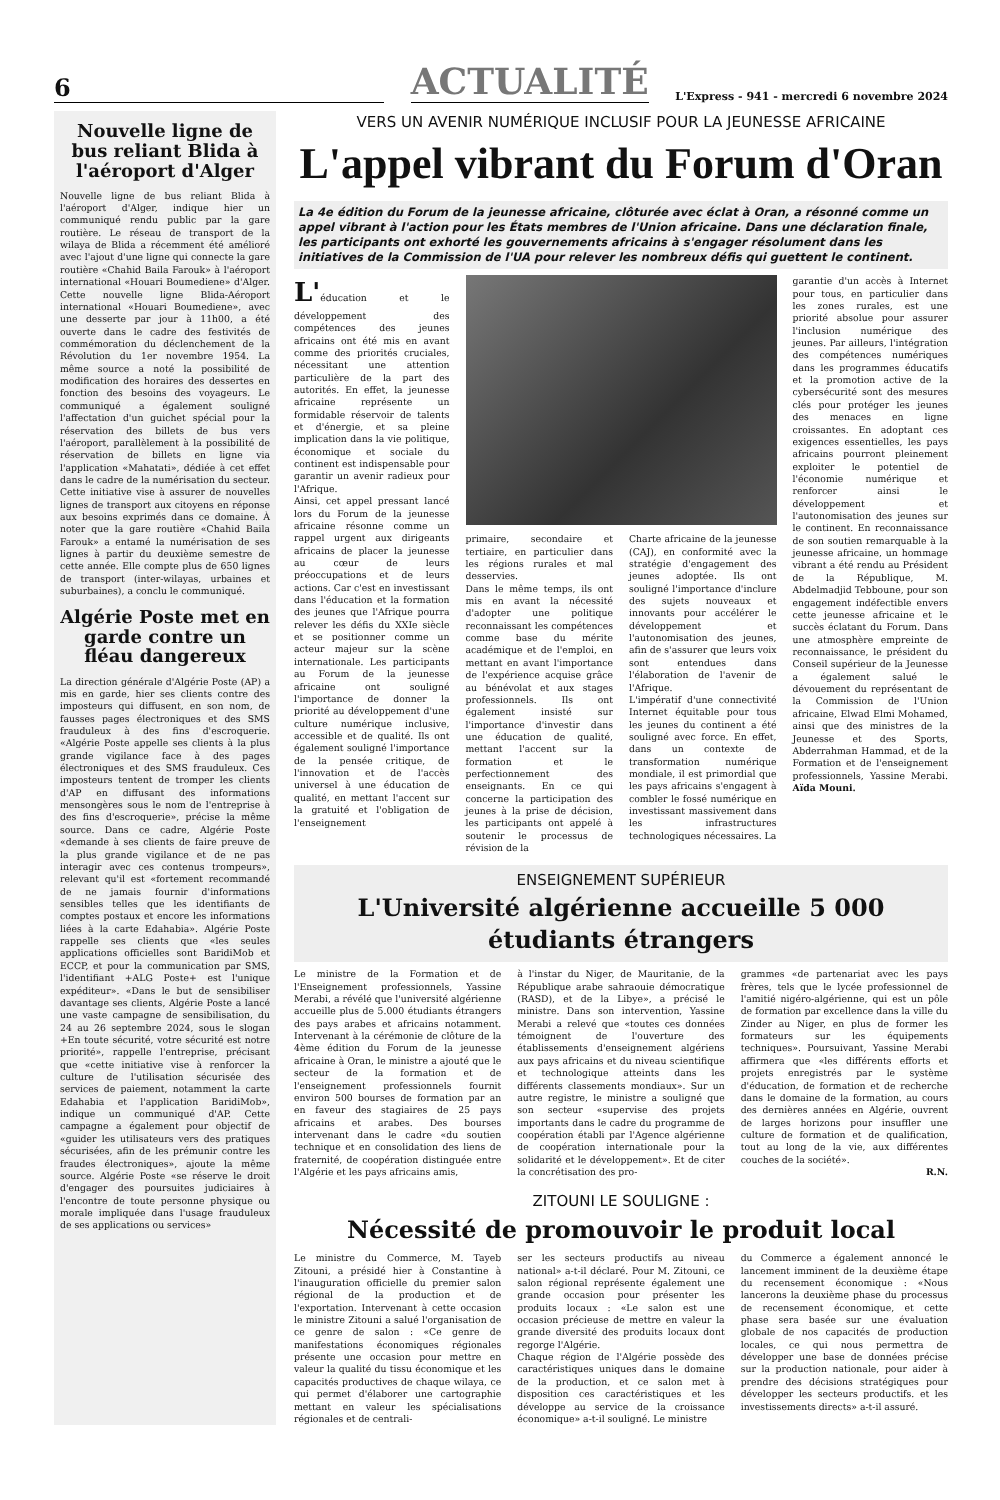6
ACTUALITÉ
L'Express - 941 - mercredi 6 novembre 2024
Nouvelle ligne de bus reliant Blida à l'aéroport d'Alger
Nouvelle ligne de bus reliant Blida à l'aéroport d'Alger, indique hier un communiqué rendu public par la gare routière. Le réseau de transport de la wilaya de Blida a récemment été amélioré avec l'ajout d'une ligne qui connecte la gare routière «Chahid Baila Farouk» à l'aéroport international «Houari Boumediene» d'Alger. Cette nouvelle ligne Blida-Aéroport international «Houari Boumediene», avec une desserte par jour à 11h00, a été ouverte dans le cadre des festivités de commémoration du déclenchement de la Révolution du 1er novembre 1954. La même source a noté la possibilité de modification des horaires des dessertes en fonction des besoins des voyageurs. Le communiqué a également souligné l'affectation d'un guichet spécial pour la réservation des billets de bus vers l'aéroport, parallèlement à la possibilité de réservation de billets en ligne via l'application «Mahatati», dédiée à cet effet dans le cadre de la numérisation du secteur. Cette initiative vise à assurer de nouvelles lignes de transport aux citoyens en réponse aux besoins exprimés dans ce domaine. À noter que la gare routière «Chahid Baila Farouk» a entamé la numérisation de ses lignes à partir du deuxième semestre de cette année. Elle compte plus de 650 lignes de transport (inter-wilayas, urbaines et suburbaines), a conclu le communiqué.
Algérie Poste met en garde contre un fléau dangereux
La direction générale d'Algérie Poste (AP) a mis en garde, hier ses clients contre des imposteurs qui diffusent, en son nom, de fausses pages électroniques et des SMS frauduleux à des fins d'escroquerie. «Algérie Poste appelle ses clients à la plus grande vigilance face à des pages électroniques et des SMS frauduleux. Ces imposteurs tentent de tromper les clients d'AP en diffusant des informations mensongères sous le nom de l'entreprise à des fins d'escroquerie», précise la même source. Dans ce cadre, Algérie Poste «demande à ses clients de faire preuve de la plus grande vigilance et de ne pas interagir avec ces contenus trompeurs», relevant qu'il est «fortement recommandé de ne jamais fournir d'informations sensibles telles que les identifiants de comptes postaux et encore les informations liées à la carte Edahabia». Algérie Poste rappelle ses clients que «les seules applications officielles sont BaridiMob et ECCP, et pour la communication par SMS, l'identifiant +ALG Poste+ est l'unique expéditeur». «Dans le but de sensibiliser davantage ses clients, Algérie Poste a lancé une vaste campagne de sensibilisation, du 24 au 26 septembre 2024, sous le slogan +En toute sécurité, votre sécurité est notre priorité», rappelle l'entreprise, précisant que «cette initiative vise à renforcer la culture de l'utilisation sécurisée des services de paiement, notamment la carte Edahabia et l'application BaridiMob», indique un communiqué d'AP. Cette campagne a également pour objectif de «guider les utilisateurs vers des pratiques sécurisées, afin de les prémunir contre les fraudes électroniques», ajoute la même source. Algérie Poste «se réserve le droit d'engager des poursuites judiciaires à l'encontre de toute personne physique ou morale impliquée dans l'usage frauduleux de ses applications ou services»
VERS UN AVENIR NUMÉRIQUE INCLUSIF POUR LA JEUNESSE AFRICAINE
L'appel vibrant du Forum d'Oran
La 4e édition du Forum de la jeunesse africaine, clôturée avec éclat à Oran, a résonné comme un appel vibrant à l'action pour les États membres de l'Union africaine. Dans une déclaration finale, les participants ont exhorté les gouvernements africains à s'engager résolument dans les initiatives de la Commission de l'UA pour relever les nombreux défis qui guettent le continent.
L'éducation et le développement des compétences des jeunes africains ont été mis en avant comme des priorités cruciales, nécessitant une attention particulière de la part des autorités. En effet, la jeunesse africaine représente un formidable réservoir de talents et d'énergie, et sa pleine implication dans la vie politique, économique et sociale du continent est indispensable pour garantir un avenir radieux pour l'Afrique.
Ainsi, cet appel pressant lancé lors du Forum de la jeunesse africaine résonne comme un rappel urgent aux dirigeants africains de placer la jeunesse au cœur de leurs préoccupations et de leurs actions. Car c'est en investissant dans l'éducation et la formation des jeunes que l'Afrique pourra relever les défis du XXIe siècle et se positionner comme un acteur majeur sur la scène internationale. Les participants au Forum de la jeunesse africaine ont souligné l'importance de donner la priorité au développement d'une culture numérique inclusive, accessible et de qualité. Ils ont également souligné l'importance de la pensée critique, de l'innovation et de l'accès universel à une éducation de qualité, en mettant l'accent sur la gratuité et l'obligation de l'enseignement
primaire, secondaire et tertiaire, en particulier dans les régions rurales et mal desservies.
Dans le même temps, ils ont mis en avant la nécessité d'adopter une politique reconnaissant les compétences comme base du mérite académique et de l'emploi, en mettant en avant l'importance de l'expérience acquise grâce au bénévolat et aux stages professionnels. Ils ont également insisté sur l'importance d'investir dans une éducation de qualité, mettant l'accent sur la formation et le perfectionnement des enseignants. En ce qui concerne la participation des jeunes à la prise de décision, les participants ont appelé à soutenir le processus de révision de la
Charte africaine de la jeunesse (CAJ), en conformité avec la stratégie d'engagement des jeunes adoptée. Ils ont souligné l'importance d'inclure des sujets nouveaux et innovants pour accélérer le développement et l'autonomisation des jeunes, afin de s'assurer que leurs voix sont entendues dans l'élaboration de l'avenir de l'Afrique.
L'impératif d'une connectivité Internet équitable pour tous les jeunes du continent a été souligné avec force. En effet, dans un contexte de transformation numérique mondiale, il est primordial que les pays africains s'engagent à combler le fossé numérique en investissant massivement dans les infrastructures technologiques nécessaires. La
garantie d'un accès à Internet pour tous, en particulier dans les zones rurales, est une priorité absolue pour assurer l'inclusion numérique des jeunes. Par ailleurs, l'intégration des compétences numériques dans les programmes éducatifs et la promotion active de la cybersécurité sont des mesures clés pour protéger les jeunes des menaces en ligne croissantes. En adoptant ces exigences essentielles, les pays africains pourront pleinement exploiter le potentiel de l'économie numérique et renforcer ainsi le développement et l'autonomisation des jeunes sur le continent. En reconnaissance de son soutien remarquable à la jeunesse africaine, un hommage vibrant a été rendu au Président de la République, M. Abdelmadjid Tebboune, pour son engagement indéfectible envers cette jeunesse africaine et le succès éclatant du Forum. Dans une atmosphère empreinte de reconnaissance, le président du Conseil supérieur de la Jeunesse a également salué le dévouement du représentant de la Commission de l'Union africaine, Elwad Elmi Mohamed, ainsi que des ministres de la Jeunesse et des Sports, Abderrahman Hammad, et de la Formation et de l'enseignement professionnels, Yassine Merabi. Aïda Mouni.
ENSEIGNEMENT SUPÉRIEUR
L'Université algérienne accueille 5 000 étudiants étrangers
Le ministre de la Formation et de l'Enseignement professionnels, Yassine Merabi, a révélé que l'université algérienne accueille plus de 5.000 étudiants étrangers des pays arabes et africains notamment. Intervenant à la cérémonie de clôture de la 4ème édition du Forum de la jeunesse africaine à Oran, le ministre a ajouté que le secteur de la formation et de l'enseignement professionnels fournit environ 500 bourses de formation par an en faveur des stagiaires de 25 pays africains et arabes. Des bourses intervenant dans le cadre «du soutien technique et en consolidation des liens de fraternité, de coopération distinguée entre l'Algérie et les pays africains amis,
à l'instar du Niger, de Mauritanie, de la République arabe sahraouie démocratique (RASD), et de la Libye», a précisé le ministre. Dans son intervention, Yassine Merabi a relevé que «toutes ces données témoignent de l'ouverture des établissements d'enseignement algériens aux pays africains et du niveau scientifique et technologique atteints dans les différents classements mondiaux». Sur un autre registre, le ministre a souligné que son secteur «supervise des projets importants dans le cadre du programme de coopération établi par l'Agence algérienne de coopération internationale pour la solidarité et le développement». Et de citer la concrétisation des pro-
grammes «de partenariat avec les pays frères, tels que le lycée professionnel de l'amitié nigéro-algérienne, qui est un pôle de formation par excellence dans la ville du Zinder au Niger, en plus de former les formateurs sur les équipements techniques». Poursuivant, Yassine Merabi affirmera que «les différents efforts et projets enregistrés par le système d'éducation, de formation et de recherche dans le domaine de la formation, au cours des dernières années en Algérie, ouvrent de larges horizons pour insuffler une culture de formation et de qualification, tout au long de la vie, aux différentes couches de la société».
R.N.
ZITOUNI LE SOULIGNE :
Nécessité de promouvoir le produit local
Le ministre du Commerce, M. Tayeb Zitouni, a présidé hier à Constantine à l'inauguration officielle du premier salon régional de la production et de l'exportation. Intervenant à cette occasion le ministre Zitouni a salué l'organisation de ce genre de salon : «Ce genre de manifestations économiques régionales présente une occasion pour mettre en valeur la qualité du tissu économique et les capacités productives de chaque wilaya, ce qui permet d'élaborer une cartographie mettant en valeur les spécialisations régionales et de centrali-
ser les secteurs productifs au niveau national» a-t-il déclaré. Pour M. Zitouni, ce salon régional représente également une grande occasion pour présenter les produits locaux : «Le salon est une occasion précieuse de mettre en valeur la grande diversité des produits locaux dont regorge l'Algérie.
Chaque région de l'Algérie possède des caractéristiques uniques dans le domaine de la production, et ce salon met à disposition ces caractéristiques et les développe au service de la croissance économique» a-t-il souligné. Le ministre
du Commerce a également annoncé le lancement imminent de la deuxième étape du recensement économique : «Nous lancerons la deuxième phase du processus de recensement économique, et cette phase sera basée sur une évaluation globale de nos capacités de production locales, ce qui nous permettra de développer une base de données précise sur la production nationale, pour aider à prendre des décisions stratégiques pour développer les secteurs productifs. et les investissements directs» a-t-il assuré.